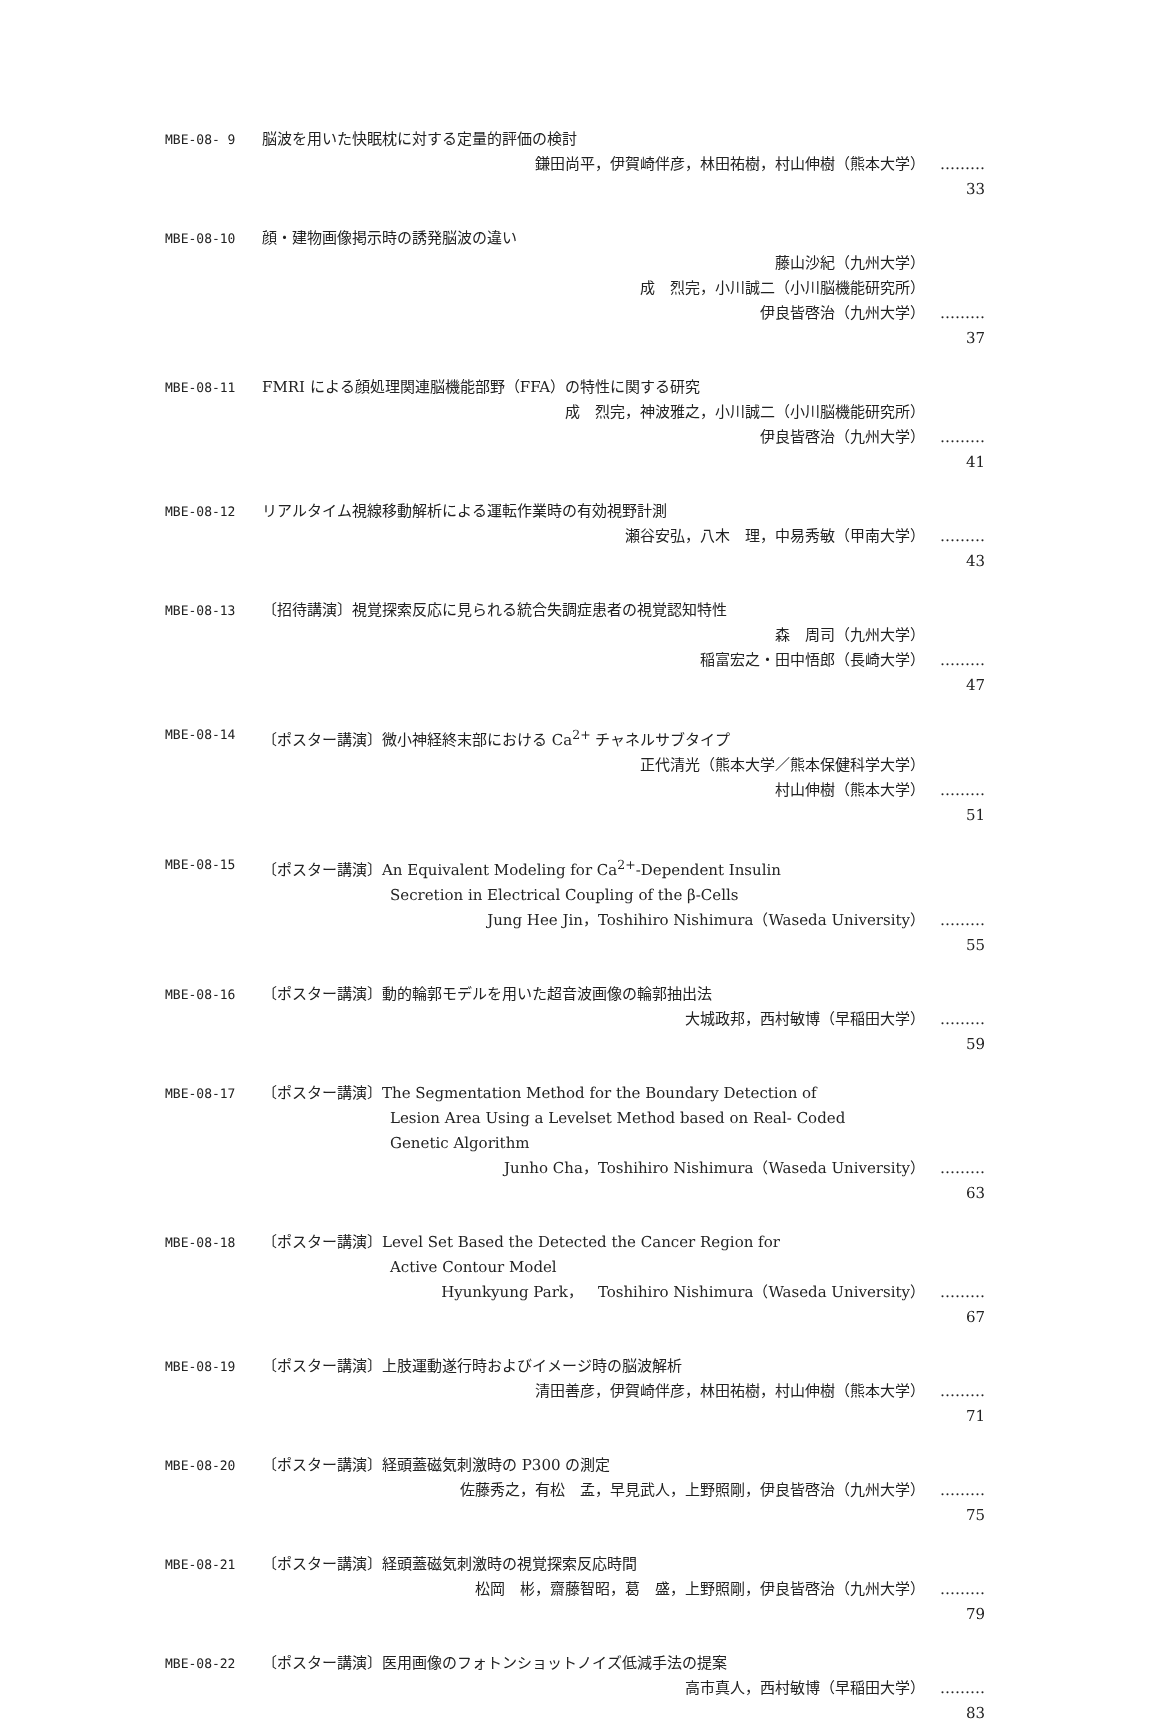MBE-08- 9 脳波を用いた快眠枕に対する定量的評価の検討
鎌田尚平，伊賀崎伴彦，林田祐樹，村山伸樹（熊本大学） ……… 33
MBE-08-10 顔・建物画像掲示時の誘発脳波の違い
藤山沙紀（九州大学）
成　烈完，小川誠二（小川脳機能研究所）
伊良皆啓治（九州大学） ……… 37
MBE-08-11 FMRI による顔処理関連脳機能部野（FFA）の特性に関する研究
成　烈完，神波雅之，小川誠二（小川脳機能研究所）
伊良皆啓治（九州大学） ……… 41
MBE-08-12 リアルタイム視線移動解析による運転作業時の有効視野計測
瀬谷安弘，八木　理，中易秀敏（甲南大学） ……… 43
MBE-08-13 〔招待講演〕視覚探索反応に見られる統合失調症患者の視覚認知特性
森　周司（九州大学）
稲富宏之・田中悟郎（長崎大学） ……… 47
MBE-08-14 〔ポスター講演〕微小神経終末部における Ca<sup>2+</sup> チャネルサブタイプ
正代清光（熊本大学／熊本保健科学大学）
村山伸樹（熊本大学） ……… 51
MBE-08-15 〔ポスター講演〕An Equivalent Modeling for Ca<sup>2+</sup>-Dependent Insulin
Secretion in Electrical Coupling of the β-Cells
Jung Hee Jin，Toshihiro Nishimura（Waseda University） ……… 55
MBE-08-16 〔ポスター講演〕動的輪郭モデルを用いた超音波画像の輪郭抽出法
大城政邦，西村敏博（早稲田大学） ……… 59
MBE-08-17 〔ポスター講演〕The Segmentation Method for the Boundary Detection of
Lesion Area Using a Levelset Method based on Real- Coded
Genetic Algorithm
Junho Cha，Toshihiro Nishimura（Waseda University） ……… 63
MBE-08-18 〔ポスター講演〕Level Set Based the Detected the Cancer Region for
Active Contour Model
Hyunkyung Park，　Toshihiro Nishimura（Waseda University） ……… 67
MBE-08-19 〔ポスター講演〕上肢運動遂行時およびイメージ時の脳波解析
清田善彦，伊賀崎伴彦，林田祐樹，村山伸樹（熊本大学） ……… 71
MBE-08-20 〔ポスター講演〕経頭蓋磁気刺激時の P300 の測定
佐藤秀之，有松　孟，早見武人，上野照剛，伊良皆啓治（九州大学） ……… 75
MBE-08-21 〔ポスター講演〕経頭蓋磁気刺激時の視覚探索反応時間
松岡　彬，齋藤智昭，葛　盛，上野照剛，伊良皆啓治（九州大学） ……… 79
MBE-08-22 〔ポスター講演〕医用画像のフォトンショットノイズ低減手法の提案
高市真人，西村敏博（早稲田大学） ……… 83